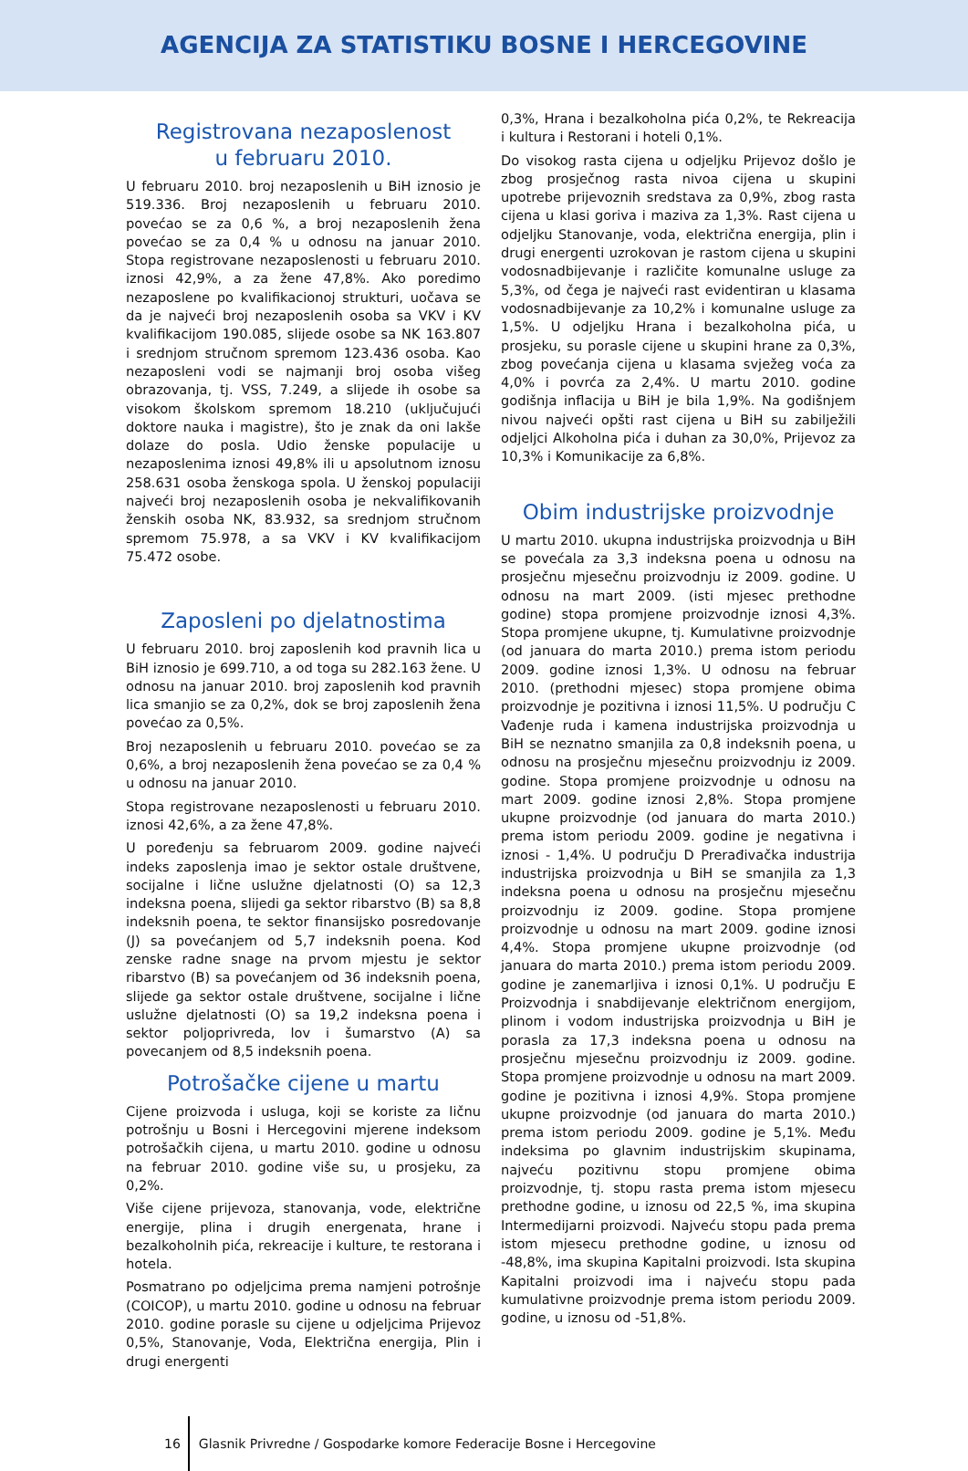AGENCIJA ZA STATISTIKU BOSNE I HERCEGOVINE
Registrovana nezaposlenost
u februaru 2010.
U februaru 2010. broj nezaposlenih u BiH iznosio je 519.336. Broj nezaposlenih u februaru 2010. povećao se za 0,6 %, a broj nezaposlenih žena povećao se za 0,4 % u odnosu na januar 2010. Stopa registrovane nezaposlenosti u februaru 2010. iznosi 42,9%, a za žene 47,8%. Ako poredimo nezaposlene po kvalifikacionoj strukturi, uočava se da je najveći broj nezaposlenih osoba sa VKV i KV kvalifikacijom 190.085, slijede osobe sa NK 163.807 i srednjom stručnom spremom 123.436 osoba. Kao nezaposleni vodi se najmanji broj osoba višeg obrazovanja, tj. VSS, 7.249, a slijede ih osobe sa visokom školskom spremom 18.210 (uključujući doktore nauka i magistre), što je znak da oni lakše dolaze do posla. Udio ženske populacije u nezaposlenima iznosi 49,8% ili u apsolutnom iznosu 258.631 osoba ženskoga spola. U ženskoj populaciji najveći broj nezaposlenih osoba je nekvalifikovanih ženskih osoba NK, 83.932, sa srednjom stručnom spremom 75.978, a sa VKV i KV kvalifikacijom 75.472 osobe.
Zaposleni po djelatnostima
U februaru 2010. broj zaposlenih kod pravnih lica u BiH iznosio je 699.710, a od toga su 282.163 žene. U odnosu na januar 2010. broj zaposlenih kod pravnih lica smanjio se za 0,2%, dok se broj zaposlenih žena povećao za 0,5%.
Broj nezaposlenih u februaru 2010. povećao se za 0,6%, a broj nezaposlenih žena povećao se za 0,4 % u odnosu na januar 2010.
Stopa registrovane nezaposlenosti u februaru 2010. iznosi 42,6%, a za žene 47,8%.
U poređenju sa februarom 2009. godine najveći indeks zaposlenja imao je sektor ostale društvene, socijalne i lične uslužne djelatnosti (O) sa 12,3 indeksna poena, slijedi ga sektor ribarstvo (B) sa 8,8 indeksnih poena, te sektor finansijsko posredovanje (J) sa povećanjem od 5,7 indeksnih poena. Kod zenske radne snage na prvom mjestu je sektor ribarstvo (B) sa povećanjem od 36 indeksnih poena, slijede ga sektor ostale društvene, socijalne i lične uslužne djelatnosti (O) sa 19,2 indeksna poena i sektor poljoprivreda, lov i šumarstvo (A) sa povecanjem od 8,5 indeksnih poena.
Potrošačke cijene u martu
Cijene proizvoda i usluga, koji se koriste za ličnu potrošnju u Bosni i Hercegovini mjerene indeksom potrošačkih cijena, u martu 2010. godine u odnosu na februar 2010. godine više su, u prosjeku, za 0,2%.
Više cijene prijevoza, stanovanja, vode, električne energije, plina i drugih energenata, hrane i bezalkoholnih pića, rekreacije i kulture, te restorana i hotela.
Posmatrano po odjeljcima prema namjeni potrošnje (COICOP), u martu 2010. godine u odnosu na februar 2010. godine porasle su cijene u odjeljcima Prijevoz 0,5%, Stanovanje, Voda, Električna energija, Plin i drugi energenti
0,3%, Hrana i bezalkoholna pića 0,2%, te Rekreacija i kultura i Restorani i hoteli 0,1%.
Do visokog rasta cijena u odjeljku Prijevoz došlo je zbog prosječnog rasta nivoa cijena u skupini upotrebe prijevoznih sredstava za 0,9%, zbog rasta cijena u klasi goriva i maziva za 1,3%. Rast cijena u odjeljku Stanovanje, voda, električna energija, plin i drugi energenti uzrokovan je rastom cijena u skupini vodosnadbijevanje i različite komunalne usluge za 5,3%, od čega je najveći rast evidentiran u klasama vodosnadbijevanje za 10,2% i komunalne usluge za 1,5%. U odjeljku Hrana i bezalkoholna pića, u prosjeku, su porasle cijene u skupini hrane za 0,3%, zbog povećanja cijena u klasama svježeg voća za 4,0% i povrća za 2,4%. U martu 2010. godine godišnja inflacija u BiH je bila 1,9%. Na godišnjem nivou najveći opšti rast cijena u BiH su zabilježili odjeljci Alkoholna pića i duhan za 30,0%, Prijevoz za 10,3% i Komunikacije za 6,8%.
Obim industrijske proizvodnje
U martu 2010. ukupna industrijska proizvodnja u BiH se povećala za 3,3 indeksna poena u odnosu na prosječnu mjesečnu proizvodnju iz 2009. godine. U odnosu na mart 2009. (isti mjesec prethodne godine) stopa promjene proizvodnje iznosi 4,3%. Stopa promjene ukupne, tj. Kumulativne proizvodnje (od januara do marta 2010.) prema istom periodu 2009. godine iznosi 1,3%. U odnosu na februar 2010. (prethodni mjesec) stopa promjene obima proizvodnje je pozitivna i iznosi 11,5%. U području C Vađenje ruda i kamena industrijska proizvodnja u BiH se neznatno smanjila za 0,8 indeksnih poena, u odnosu na prosječnu mjesečnu proizvodnju iz 2009. godine. Stopa promjene proizvodnje u odnosu na mart 2009. godine iznosi 2,8%. Stopa promjene ukupne proizvodnje (od januara do marta 2010.) prema istom periodu 2009. godine je negativna i iznosi - 1,4%. U području D Prerađivačka industrija industrijska proizvodnja u BiH se smanjila za 1,3 indeksna poena u odnosu na prosječnu mjesečnu proizvodnju iz 2009. godine. Stopa promjene proizvodnje u odnosu na mart 2009. godine iznosi 4,4%. Stopa promjene ukupne proizvodnje (od januara do marta 2010.) prema istom periodu 2009. godine je zanemarljiva i iznosi 0,1%. U području E Proizvodnja i snabdijevanje električnom energijom, plinom i vodom industrijska proizvodnja u BiH je porasla za 17,3 indeksna poena u odnosu na prosječnu mjesečnu proizvodnju iz 2009. godine. Stopa promjene proizvodnje u odnosu na mart 2009. godine je pozitivna i iznosi 4,9%. Stopa promjene ukupne proizvodnje (od januara do marta 2010.) prema istom periodu 2009. godine je 5,1%. Među indeksima po glavnim industrijskim skupinama, najveću pozitivnu stopu promjene obima proizvodnje, tj. stopu rasta prema istom mjesecu prethodne godine, u iznosu od 22,5 %, ima skupina Intermedijarni proizvodi. Najveću stopu pada prema istom mjesecu prethodne godine, u iznosu od -48,8%, ima skupina Kapitalni proizvodi. Ista skupina Kapitalni proizvodi ima i najveću stopu pada kumulativne proizvodnje prema istom periodu 2009. godine, u iznosu od -51,8%.
16 Glasnik Privredne / Gospodarke komore Federacije Bosne i Hercegovine